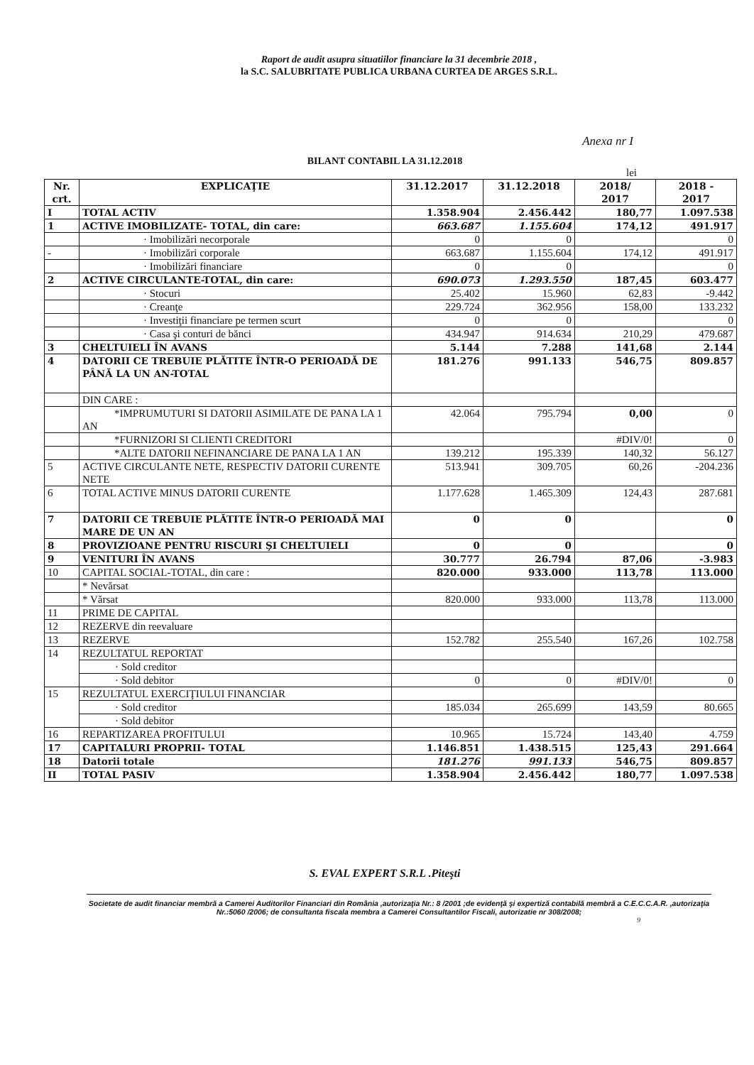Raport de audit asupra situatiilor financiare la 31 decembrie 2018 ,
la S.C. SALUBRITATE PUBLICA URBANA CURTEA DE ARGES S.R.L.
Anexa nr I
BILANT CONTABIL LA 31.12.2018
lei
| Nr. crt. | EXPLICAŢIE | 31.12.2017 | 31.12.2018 | 2018/ 2017 | 2018 - 2017 |
| --- | --- | --- | --- | --- | --- |
| I | TOTAL ACTIV | 1.358.904 | 2.456.442 | 180,77 | 1.097.538 |
| 1 | ACTIVE IMOBILIZATE- TOTAL, din care: | 663.687 | 1.155.604 | 174,12 | 491.917 |
| | · Imobilizări necorporale | 0 | 0 | | 0 |
| - | · Imobilizări corporale | 663.687 | 1.155.604 | 174,12 | 491.917 |
| | · Imobilizări financiare | 0 | 0 | | 0 |
| 2 | ACTIVE CIRCULANTE-TOTAL, din care: | 690.073 | 1.293.550 | 187,45 | 603.477 |
| | · Stocuri | 25.402 | 15.960 | 62,83 | -9.442 |
| | · Creanţe | 229.724 | 362.956 | 158,00 | 133.232 |
| | · Investiţii financiare pe termen scurt | 0 | 0 | | 0 |
| | · Casa şi conturi de bănci | 434.947 | 914.634 | 210,29 | 479.687 |
| 3 | CHELTUIELI ÎN AVANS | 5.144 | 7.288 | 141,68 | 2.144 |
| 4 | DATORII CE TREBUIE PLĂTITE ÎNTR-O PERIOADĂ DE PÂNĂ LA UN AN-TOTAL | 181.276 | 991.133 | 546,75 | 809.857 |
| | DIN CARE : | | | | |
| | *IMPRUMUTURI SI DATORII ASIMILATE DE PANA LA 1 AN | 42.064 | 795.794 | 0,00 | 0 |
| | *FURNIZORI SI CLIENTI CREDITORI | | | #DIV/0! | 0 |
| | *ALTE DATORII NEFINANCIARE DE PANA LA 1 AN | 139.212 | 195.339 | 140,32 | 56.127 |
| 5 | ACTIVE CIRCULANTE NETE, RESPECTIV DATORII CURENTE NETE | 513.941 | 309.705 | 60,26 | -204.236 |
| 6 | TOTAL ACTIVE MINUS DATORII CURENTE | 1.177.628 | 1.465.309 | 124,43 | 287.681 |
| 7 | DATORII CE TREBUIE PLĂTITE ÎNTR-O PERIOADĂ MAI MARE DE UN AN | 0 | 0 | | 0 |
| 8 | PROVIZIOANE PENTRU RISCURI ŞI CHELTUIELI | 0 | 0 | | 0 |
| 9 | VENITURI ÎN AVANS | 30.777 | 26.794 | 87,06 | -3.983 |
| 10 | CAPITAL SOCIAL-TOTAL, din care : | 820.000 | 933.000 | 113,78 | 113.000 |
| | * Nevărsat | | | | |
| | * Vărsat | 820.000 | 933.000 | 113,78 | 113.000 |
| 11 | PRIME DE CAPITAL | | | | |
| 12 | REZERVE din reevaluare | | | | |
| 13 | REZERVE | 152.782 | 255.540 | 167,26 | 102.758 |
| 14 | REZULTATUL REPORTAT | | | | |
| | · Sold creditor | | | | |
| | · Sold debitor | 0 | 0 | #DIV/0! | 0 |
| 15 | REZULTATUL EXERCIŢIULUI FINANCIAR | | | | |
| | · Sold creditor | 185.034 | 265.699 | 143,59 | 80.665 |
| | · Sold debitor | | | | |
| 16 | REPARTIZAREA PROFITULUI | 10.965 | 15.724 | 143,40 | 4.759 |
| 17 | CAPITALURI PROPRII- TOTAL | 1.146.851 | 1.438.515 | 125,43 | 291.664 |
| 18 | Datorii totale | 181.276 | 991.133 | 546,75 | 809.857 |
| II | TOTAL PASIV | 1.358.904 | 2.456.442 | 180,77 | 1.097.538 |
S. EVAL EXPERT S.R.L .Piteşti
Societate de audit financiar membră a Camerei Auditorilor Financiari din România ,autorizaţia Nr.: 8 /2001 ;de evidenţă şi expertiză contabilă membră a C.E.C.C.A.R. ,autorizaţia Nr.:5060 /2006; de consultanta fiscala membra a Camerei Consultantilor Fiscali, autorizatie nr 308/2008;
9